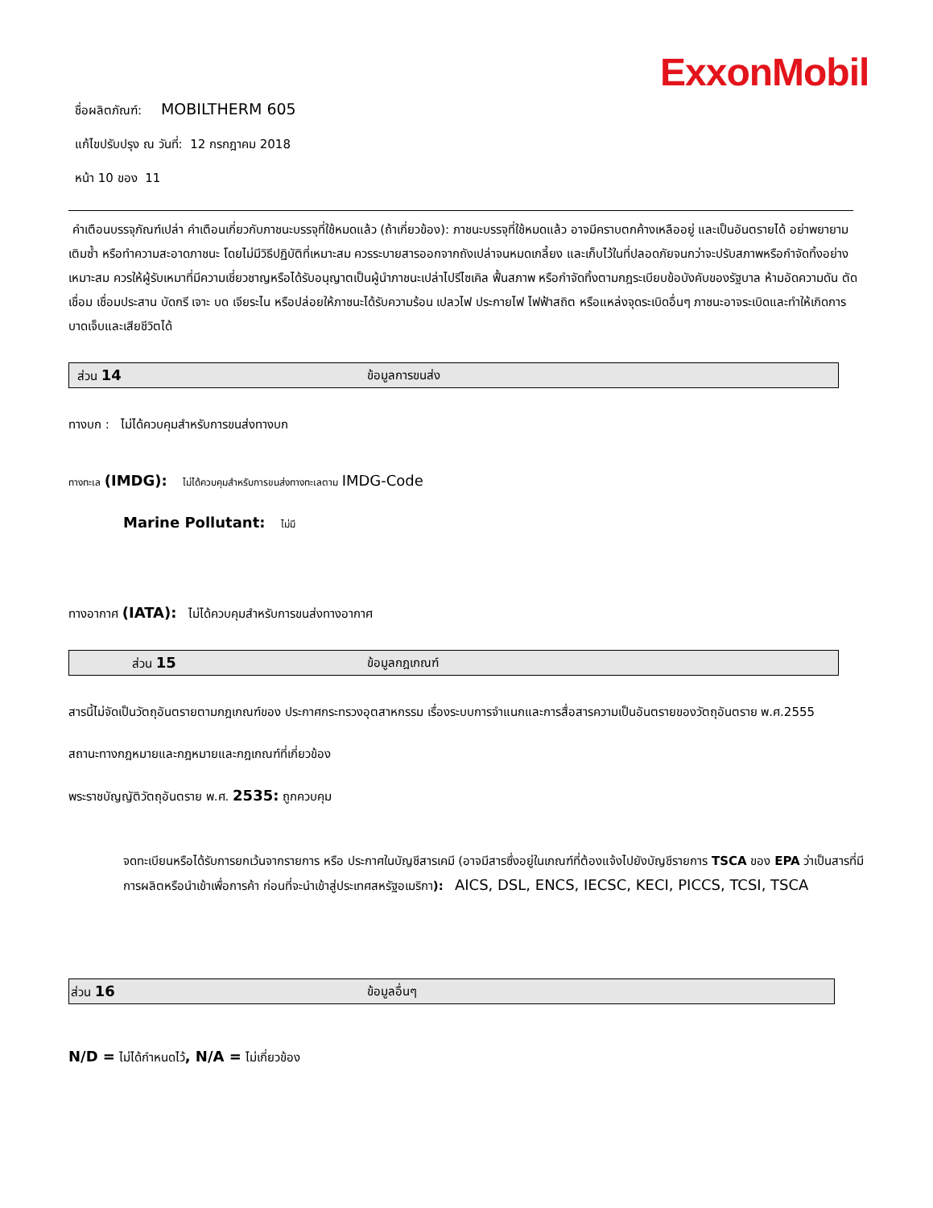ExxonMobil
ชื่อผลิตภัณฑ์: MOBILTHERM 605
แก้ไขปรับปรุง ณ วันที่: 12 กรกฎาคม 2018
หน้า 10 ของ 11
คำเตือนบรรจุภัณฑ์เปล่า คำเตือนเกี่ยวกับภาชนะบรรจุที่ใช้หมดแล้ว (ถ้าเกี่ยวข้อง): ภาชนะบรรจุที่ใช้หมดแล้ว อาจมีคราบตกค้างเหลืออยู่ และเป็นอันตรายได้ อย่าพยายามเติมซ้ำ หรือทำความสะอาดภาชนะ โดยไม่มีวิธีปฏิบัติที่เหมาะสม ควรระบายสารออกจากถังเปล่าจนหมดเกลี้ยง และเก็บไว้ในที่ปลอดภัยจนกว่าจะปรับสภาพหรือกำจัดทิ้งอย่างเหมาะสม ควรให้ผู้รับเหมาที่มีความเชี่ยวชาญหรือได้รับอนุญาตเป็นผู้นำภาชนะเปล่าไปรีไซเคิล ฟื้นสภาพ หรือกำจัดทิ้งตามกฎระเบียบข้อบังคับของรัฐบาล ห้ามอัดความดัน ตัด เชื่อม เชื่อมประสาน บัดกรี เจาะ บด เจียระไน หรือปล่อยให้ภาชนะได้รับความร้อน เปลวไฟ ประกายไฟ ไฟฟ้าสถิต หรือแหล่งจุดระเบิดอื่นๆ ภาชนะอาจระเบิดและทำให้เกิดการบาดเจ็บและเสียชีวิตได้
ส่วน 14 ข้อมูลการขนส่ง
ทางบก : ไม่ได้ควบคุมสำหรับการขนส่งทางบก
ทางทะเล (IMDG): ไม่ได้ควบคุมสำหรับการขนส่งทางทะเลตาม IMDG-Code
Marine Pollutant: ไม่มี
ทางอากาศ (IATA): ไม่ได้ควบคุมสำหรับการขนส่งทางอากาศ
ส่วน 15 ข้อมูลกฎเกณฑ์
สารนี้ไม่จัดเป็นวัตถุอันตรายตามกฎเกณฑ์ของ ประกาศกระทรวงอุตสาหกรรม เรื่องระบบการจำแนกและการสื่อสารความเป็นอันตรายของวัตถุอันตราย พ.ศ.2555
สถานะทางกฎหมายและกฎหมายและกฎเกณฑ์ที่เกี่ยวข้อง
พระราชบัญญัติวัตถุอันตราย พ.ศ. 2535: ถูกควบคุม
จดทะเบียนหรือได้รับการยกเว้นจากรายการ หรือ ประกาศในบัญชีสารเคมี (อาจมีสารซึ่งอยู่ในเกณฑ์ที่ต้องแจ้งไปยังบัญชีรายการ TSCA ของ EPA ว่าเป็นสารที่มีการผลิตหรือนำเข้าเพื่อการค้า ก่อนที่จะนำเข้าสู่ประเทศสหรัฐอเมริกา): AICS, DSL, ENCS, IECSC, KECI, PICCS, TCSI, TSCA
ส่วน 16 ข้อมูลอื่นๆ
N/D = ไม่ได้กำหนดไว้, N/A = ไม่เกี่ยวข้อง